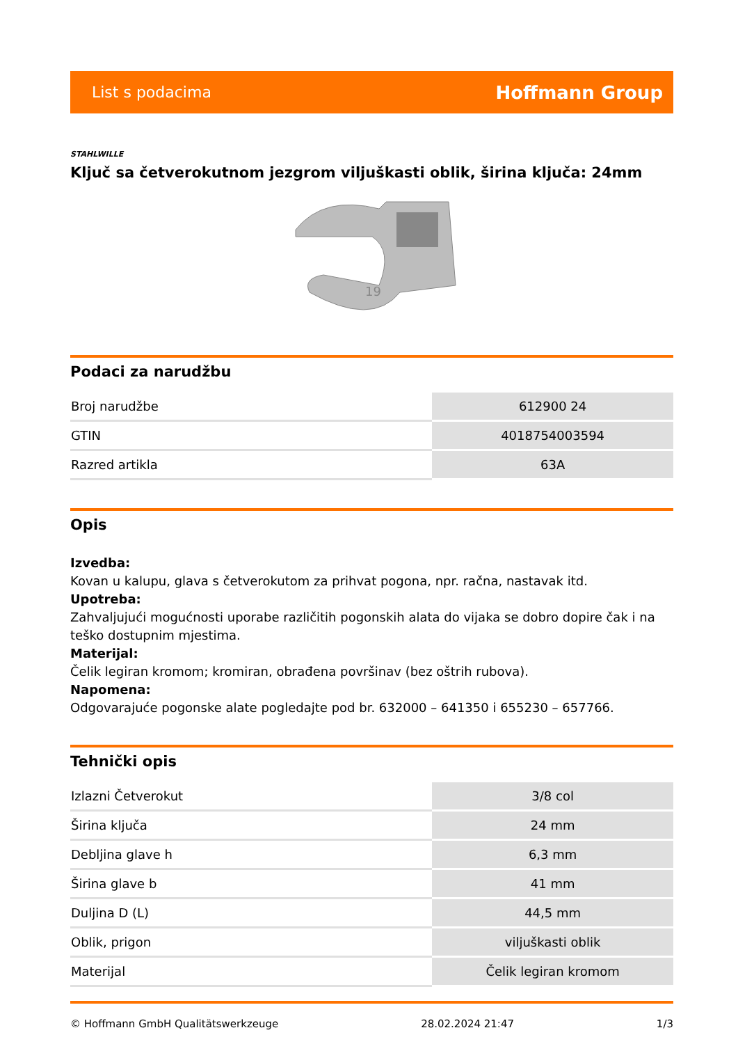List s podacima Hoffmann Group
STAHLWILLE
Ključ sa četverokutnom jezgrom viljuškasti oblik, širina ključa: 24mm
19
Podaci za narudžbu
| Broj narudžbe | 612900 24 |
| GTIN | 4018754003594 |
| Razred artikla | 63A |
Opis
Izvedba:
Kovan u kalupu, glava s četverokutom za prihvat pogona, npr. račna, nastavak itd.
Upotreba:
Zahvaljujući mogućnosti uporabe različitih pogonskih alata do vijaka se dobro dopire čak i na teško dostupnim mjestima.
Materijal:
Čelik legiran kromom; kromiran, obrađena površinav (bez oštrih rubova).
Napomena:
Odgovarajuće pogonske alate pogledajte pod br. 632000 – 641350 i 655230 – 657766.
Tehnički opis
| Izlazni Četverokut | 3/8 col |
| Širina ključa | 24 mm |
| Debljina glave h | 6,3 mm |
| Širina glave b | 41 mm |
| Duljina D (L) | 44,5 mm |
| Oblik, prigon | viljuškasti oblik |
| Materijal | Čelik legiran kromom |
© Hoffmann GmbH Qualitätswerkzeuge 28.02.2024 21:47 1/3